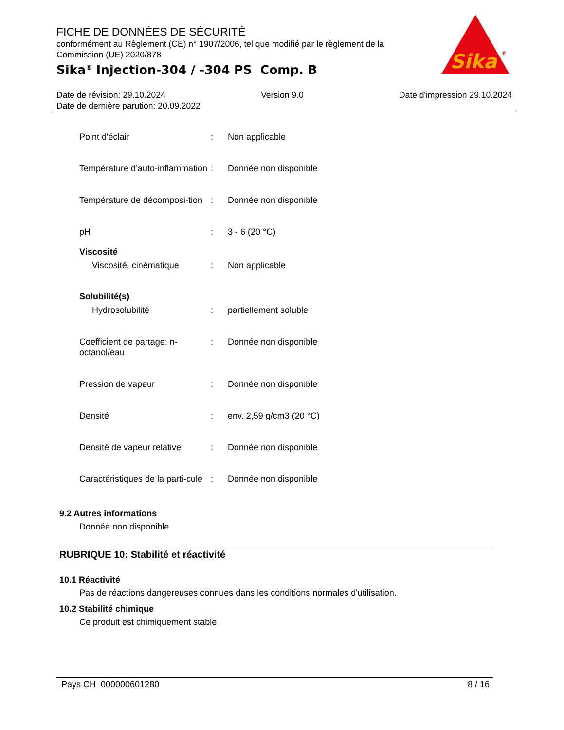FICHE DE DONNÉES DE SÉCURITÉ
conformément au Règlement (CE) n° 1907/2006, tel que modifié par le règlement de la Commission (UE) 2020/878
Sika<sup>®</sup> Injection-304 / -304 PS Comp. B
Sika
®
Date de révision: 29.10.2024 Version 9.0 Date d'impression 29.10.2024
Date de dernière parution: 20.09.2022
Point d'éclair : Non applicable
Température d’auto-inflammation
: Donnée non disponible
Température de décomposi-tion
: Donnée non disponible
pH : 3 - 6 (20 °C)
Viscosité
Viscosité, cinématique : Non applicable
Solubilité(s)
Hydrosolubilité : partiellement soluble
Coefficient de partage: n-octanol/eau
: Donnée non disponible
Pression de vapeur : Donnée non disponible
Densité : env. 2,59 g/cm3 (20 °C)
Densité de vapeur relative
: Donnée non disponible
Caractéristiques de la parti-cule
: Donnée non disponible
9.2 Autres informations
Donnée non disponible
RUBRIQUE 10: Stabilité et réactivité
10.1 Réactivité
Pas de réactions dangereuses connues dans les conditions normales d'utilisation.
10.2 Stabilité chimique
Ce produit est chimiquement stable.
Pays CH 000000601280 8 / 16